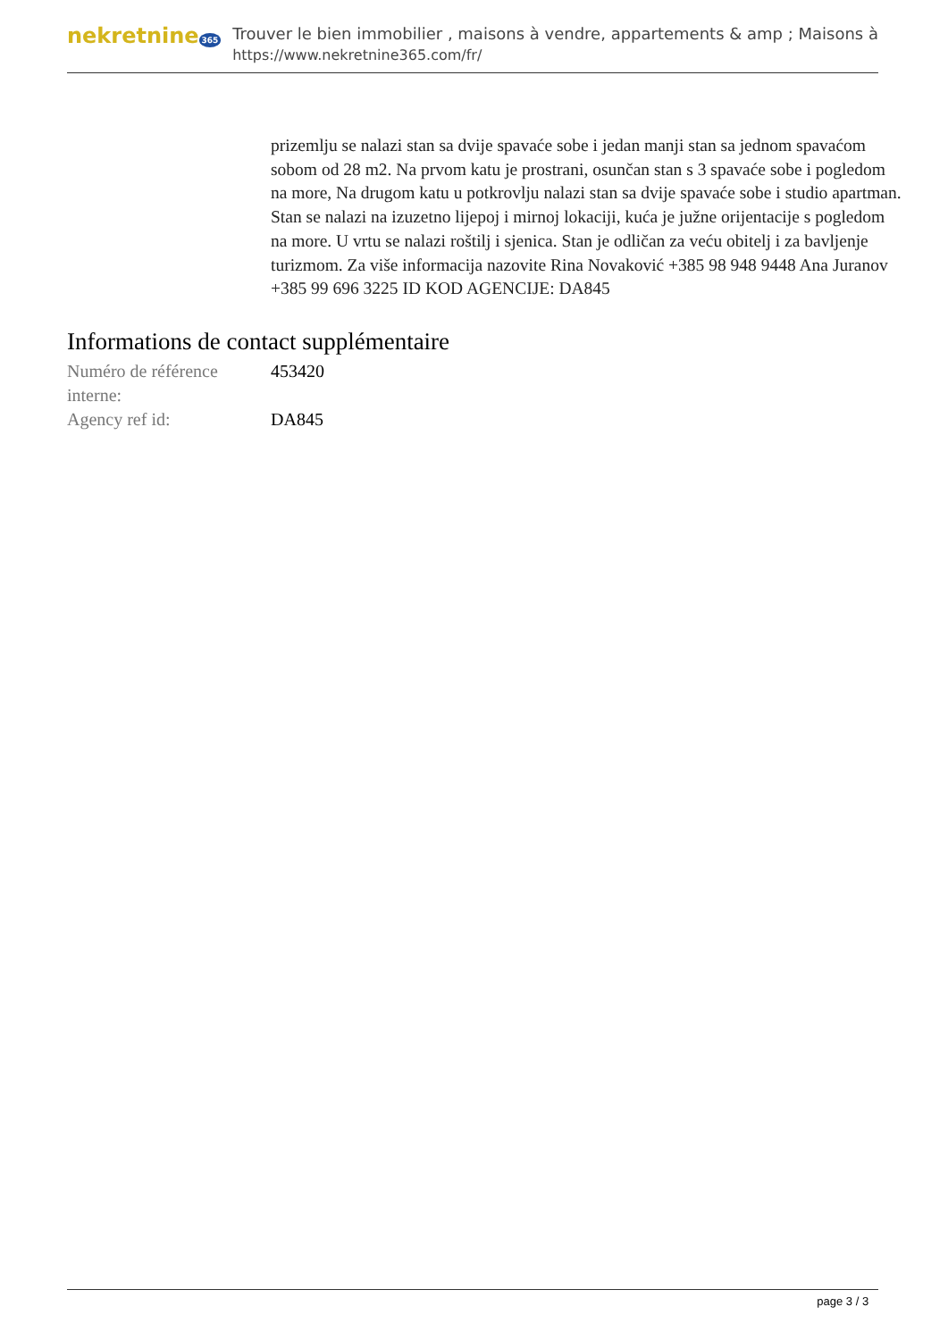nekretnine 365
Trouver le bien immobilier , maisons à vendre, appartements & amp ; Maisons à
https://www.nekretnine365.com/fr/
prizemlju se nalazi stan sa dvije spavaće sobe i jedan manji stan sa jednom spavaćom sobom od 28 m2. Na prvom katu je prostrani, osunčan stan s 3 spavaće sobe i pogledom na more, Na drugom katu u potkrovlju nalazi stan sa dvije spavaće sobe i studio apartman. Stan se nalazi na izuzetno lijepoj i mirnoj lokaciji, kuća je južne orijentacije s pogledom na more. U vrtu se nalazi roštilj i sjenica. Stan je odličan za veću obitelj i za bavljenje turizmom. Za više informacija nazovite Rina Novaković +385 98 948 9448 Ana Juranov +385 99 696 3225 ID KOD AGENCIJE: DA845
Informations de contact supplémentaire
| Numéro de référence interne: | 453420 |
| Agency ref id: | DA845 |
page 3 / 3